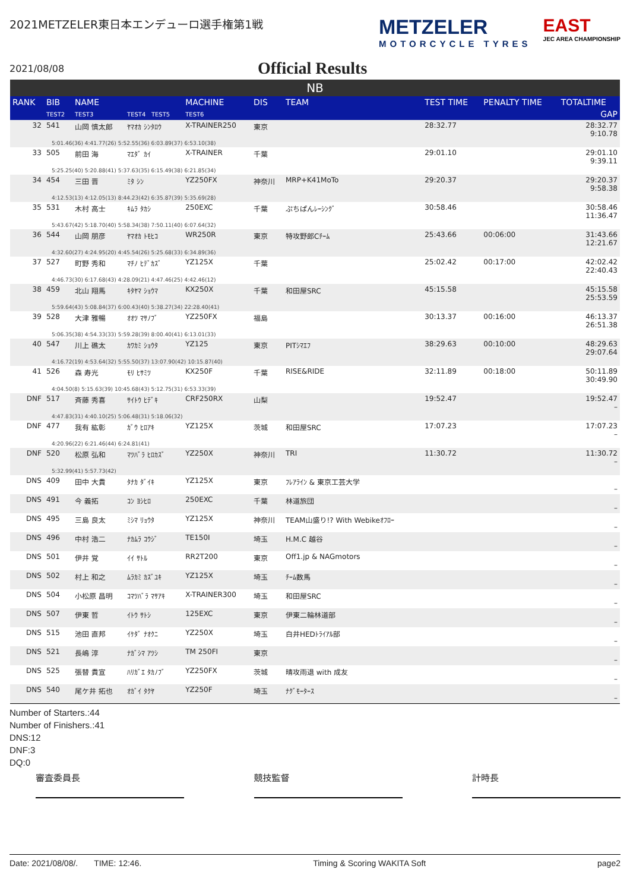2021METZELER東日本エンデューロ選手権第1戦
METZELER
MOTORCYCLE TYRES
EAST
JEC AREA CHAMPIONSHIP
2021/08/08
Official Results
NB
| RANK | BIB | NAME | | MACHINE | DIS | TEAM | TEST TIME | PENALTY TIME | TOTALTIME |
| --- | --- | --- | --- | --- | --- | --- | --- | --- | --- |
| | TEST2 | TEST3 | TEST4 TEST5 | TEST6 | | | | | GAP |
| 32 | 541 | 山岡 慎太郎 | ﾔﾏｵｶ ｼﾝﾀﾛｳ | X-TRAINER250 | 東京 | | 28:32.77 | | 28:32.77 9:10.78 |
| 5:01.46(36) 4:41.77(26) 5:52.55(36) 6:03.89(37) 6:53.10(38) | | | | | | | | | |
| 33 | 505 | 前田 海 | ﾏｴﾀﾞ ｶｲ | X-TRAINER | 千葉 | | 29:01.10 | | 29:01.10 9:39.11 |
| 5:25.25(40) 5:20.88(41) 5:37.63(35) 6:15.49(38) 6:21.85(34) | | | | | | | | | |
| 34 | 454 | 三田 晋 | ﾐﾀ ｼﾝ | YZ250FX | 神奈川 | MRP+K41MoTo | 29:20.37 | | 29:20.37 9:58.38 |
| 4:12.53(13) 4:12.05(13) 8:44.23(42) 6:35.87(39) 5:35.69(28) | | | | | | | | | |
| 35 | 531 | 木村 高士 | ｷﾑﾗ ﾀｶｼ | 250EXC | 千葉 | ぷちぱんﾚｰｼﾝｸﾞ | 30:58.46 | | 30:58.46 11:36.47 |
| 5:43.67(42) 5:18.70(40) 5:58.34(38) 7:50.11(40) 6:07.64(32) | | | | | | | | | |
| 36 | 544 | 山岡 朋彦 | ﾔﾏｵｶ ﾄﾓﾋｺ | WR250R | 東京 | 特攻野郎Cﾁｰﾑ | 25:43.66 | 00:06:00 | 31:43.66 12:21.67 |
| 4:32.60(27) 4:24.95(20) 4:45.54(26) 5:25.68(33) 6:34.89(36) | | | | | | | | | |
| 37 | 527 | 町野 秀和 | ﾏﾁﾉ ﾋﾃﾞｶｽﾞ | YZ125X | 千葉 | | 25:02.42 | 00:17:00 | 42:02.42 22:40.43 |
| 4:46.73(30) 6:17.68(43) 4:28.09(21) 4:47.46(25) 4:42.46(12) | | | | | | | | | |
| 38 | 459 | 北山 翔馬 | ｷﾀﾔﾏ ｼｮｳﾏ | KX250X | 千葉 | 和田屋SRC | 45:15.58 | | 45:15.58 25:53.59 |
| 5:59.64(43) 5:08.84(37) 6:00.43(40) 5:38.27(34) 22:28.40(41) | | | | | | | | | |
| 39 | 528 | 大津 雅暢 | ｵｵﾂ ﾏｻﾉﾌﾞ | YZ250FX | 福島 | | 30:13.37 | 00:16:00 | 46:13.37 26:51.38 |
| 5:06.35(38) 4:54.33(33) 5:59.28(39) 8:00.40(41) 6:13.01(33) | | | | | | | | | |
| 40 | 547 | 川上 礁太 | ｶﾜｶﾐ ｼｮｳﾀ | YZ125 | 東京 | PITｼﾏｴﾌ | 38:29.63 | 00:10:00 | 48:29.63 29:07.64 |
| 4:16.72(19) 4:53.64(32) 5:55.50(37) 13:07.90(42) 10:15.87(40) | | | | | | | | | |
| 41 | 526 | 森 寿光 | ﾓﾘ ﾋｻﾐﾂ | KX250F | 千葉 | RISE&RIDE | 32:11.89 | 00:18:00 | 50:11.89 30:49.90 |
| 4:04.50(8) 5:15.63(39) 10:45.68(43) 5:12.75(31) 6:53.33(39) | | | | | | | | | |
| DNF | 517 | 斉藤 秀喜 | ｻｲﾄｳ ﾋﾃﾞｷ | CRF250RX | 山梨 | | 19:52.47 | | 19:52.47 – |
| 4:47.83(31) 4:40.10(25) 5:06.48(31) 5:18.06(32) | | | | | | | | | |
| DNF | 477 | 我有 紘彰 | ｶﾞｳ ﾋﾛｱｷ | YZ125X | 茨城 | 和田屋SRC | 17:07.23 | | 17:07.23 – |
| 4:20.96(22) 6:21.46(44) 6:24.81(41) | | | | | | | | | |
| DNF | 520 | 松原 弘和 | ﾏﾂﾊﾞﾗ ﾋﾛｶｽﾞ | YZ250X | 神奈川 | TRI | 11:30.72 | | 11:30.72 – |
| 5:32.99(41) 5:57.73(42) | | | | | | | | | |
| DNS | 409 | 田中 大貴 | ﾀﾅｶ ﾀﾞｲｷ | YZ125X | 東京 | ﾌﾚｱﾗｲﾝ & 東京工芸大学 | | | – |
| DNS | 491 | 今 義拓 | ｺﾝ ﾖｼﾋﾛ | 250EXC | 千葉 | 林道旅団 | | | – |
| DNS | 495 | 三島 良太 | ﾐｼﾏ ﾘｮｳﾀ | YZ125X | 神奈川 | TEAM山盛り!? With Webikeｵﾌﾛｰ | | | – |
| DNS | 496 | 中村 浩二 | ﾅｶﾑﾗ ｺｳｼﾞ | TE150I | 埼玉 | H.M.C 越谷 | | | – |
| DNS | 501 | 伊井 覚 | ｲｲ ｻﾄﾙ | RR2T200 | 東京 | Off1.jp & NAGmotors | | | – |
| DNS | 502 | 村上 和之 | ﾑﾗｶﾐ ｶｽﾞﾕｷ | YZ125X | 埼玉 | ﾁｰﾑ数馬 | | | – |
| DNS | 504 | 小松原 昌明 | ｺﾏﾂﾊﾞﾗ ﾏｻｱｷ | X-TRAINER300 | 埼玉 | 和田屋SRC | | | – |
| DNS | 507 | 伊東 哲 | ｲﾄｳ ｻﾄｼ | 125EXC | 東京 | 伊東二輪林道部 | | | – |
| DNS | 515 | 池田 直邦 | ｲｹﾀﾞ ﾅｵｸﾆ | YZ250X | 埼玉 | 白井HEDﾄﾗｲｱﾙ部 | | | – |
| DNS | 521 | 長嶋 淳 | ﾅｶﾞｼﾏ ｱﾂｼ | TM 250FI | 東京 | | | | – |
| DNS | 525 | 張替 貴宣 | ﾊﾘｶﾞｴ ﾀｶﾉﾌﾞ | YZ250FX | 茨城 | 晴攻雨退 with 成友 | | | – |
| DNS | 540 | 尾ケ井 拓也 | ｵｶﾞｲ ﾀｸﾔ | YZ250F | 埼玉 | ﾅｸﾞﾓｰﾀｰｽ | | | – |
Number of Starters.:44
Number of Finishers.:41
DNS:12
DNF:3
DQ:0
審査委員長 競技監督 計時長
Date: 2021/08/08/. TIME: 12:46. Timing & Scoring WAKITA Soft page2